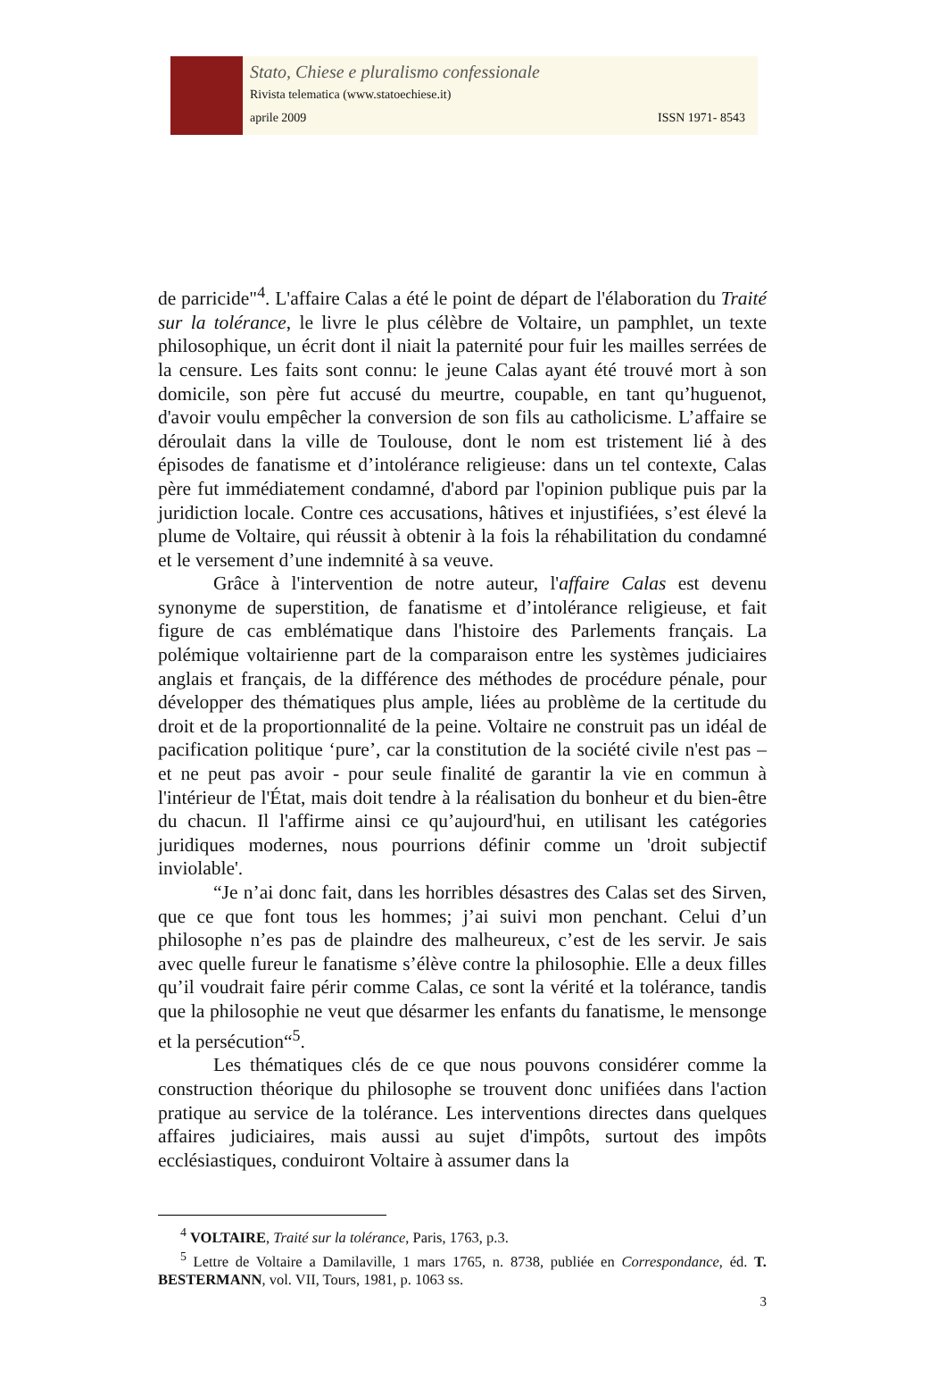Stato, Chiese e pluralismo confessionale
Rivista telematica (www.statoechiese.it)
aprile 2009 ISSN 1971- 8543
de parricide"<sup>4</sup>. L'affaire Calas a été le point de départ de l'élaboration du Traité sur la tolérance, le livre le plus célèbre de Voltaire, un pamphlet, un texte philosophique, un écrit dont il niait la paternité pour fuir les mailles serrées de la censure. Les faits sont connu: le jeune Calas ayant été trouvé mort à son domicile, son père fut accusé du meurtre, coupable, en tant qu’huguenot, d'avoir voulu empêcher la conversion de son fils au catholicisme. L’affaire se déroulait dans la ville de Toulouse, dont le nom est tristement lié à des épisodes de fanatisme et d’intolérance religieuse: dans un tel contexte, Calas père fut immédiatement condamné, d'abord par l'opinion publique puis par la juridiction locale. Contre ces accusations, hâtives et injustifiées, s’est élevé la plume de Voltaire, qui réussit à obtenir à la fois la réhabilitation du condamné et le versement d’une indemnité à sa veuve.
Grâce à l'intervention de notre auteur, l'affaire Calas est devenu synonyme de superstition, de fanatisme et d’intolérance religieuse, et fait figure de cas emblématique dans l'histoire des Parlements français. La polémique voltairienne part de la comparaison entre les systèmes judiciaires anglais et français, de la différence des méthodes de procédure pénale, pour développer des thématiques plus ample, liées au problème de la certitude du droit et de la proportionnalité de la peine. Voltaire ne construit pas un idéal de pacification politique ‘pure’, car la constitution de la société civile n'est pas – et ne peut pas avoir - pour seule finalité de garantir la vie en commun à l'intérieur de l'État, mais doit tendre à la réalisation du bonheur et du bien-être du chacun. Il l'affirme ainsi ce qu’aujourd'hui, en utilisant les catégories juridiques modernes, nous pourrions définir comme un 'droit subjectif inviolable'.
“Je n’ai donc fait, dans les horribles désastres des Calas set des Sirven, que ce que font tous les hommes; j’ai suivi mon penchant. Celui d’un philosophe n’es pas de plaindre des malheureux, c’est de les servir. Je sais avec quelle fureur le fanatisme s’élève contre la philosophie. Elle a deux filles qu’il voudrait faire périr comme Calas, ce sont la vérité et la tolérance, tandis que la philosophie ne veut que désarmer les enfants du fanatisme, le mensonge et la persécution“<sup>5</sup>.
Les thématiques clés de ce que nous pouvons considérer comme la construction théorique du philosophe se trouvent donc unifiées dans l'action pratique au service de la tolérance. Les interventions directes dans quelques affaires judiciaires, mais aussi au sujet d'impôts, surtout des impôts ecclésiastiques, conduiront Voltaire à assumer dans la
<sup>4</sup> VOLTAIRE, Traité sur la tolérance, Paris, 1763, p.3.
<sup>5</sup> Lettre de Voltaire a Damilaville, 1 mars 1765, n. 8738, publiée en Correspondance, éd. T. BESTERMANN, vol. VII, Tours, 1981, p. 1063 ss.
3